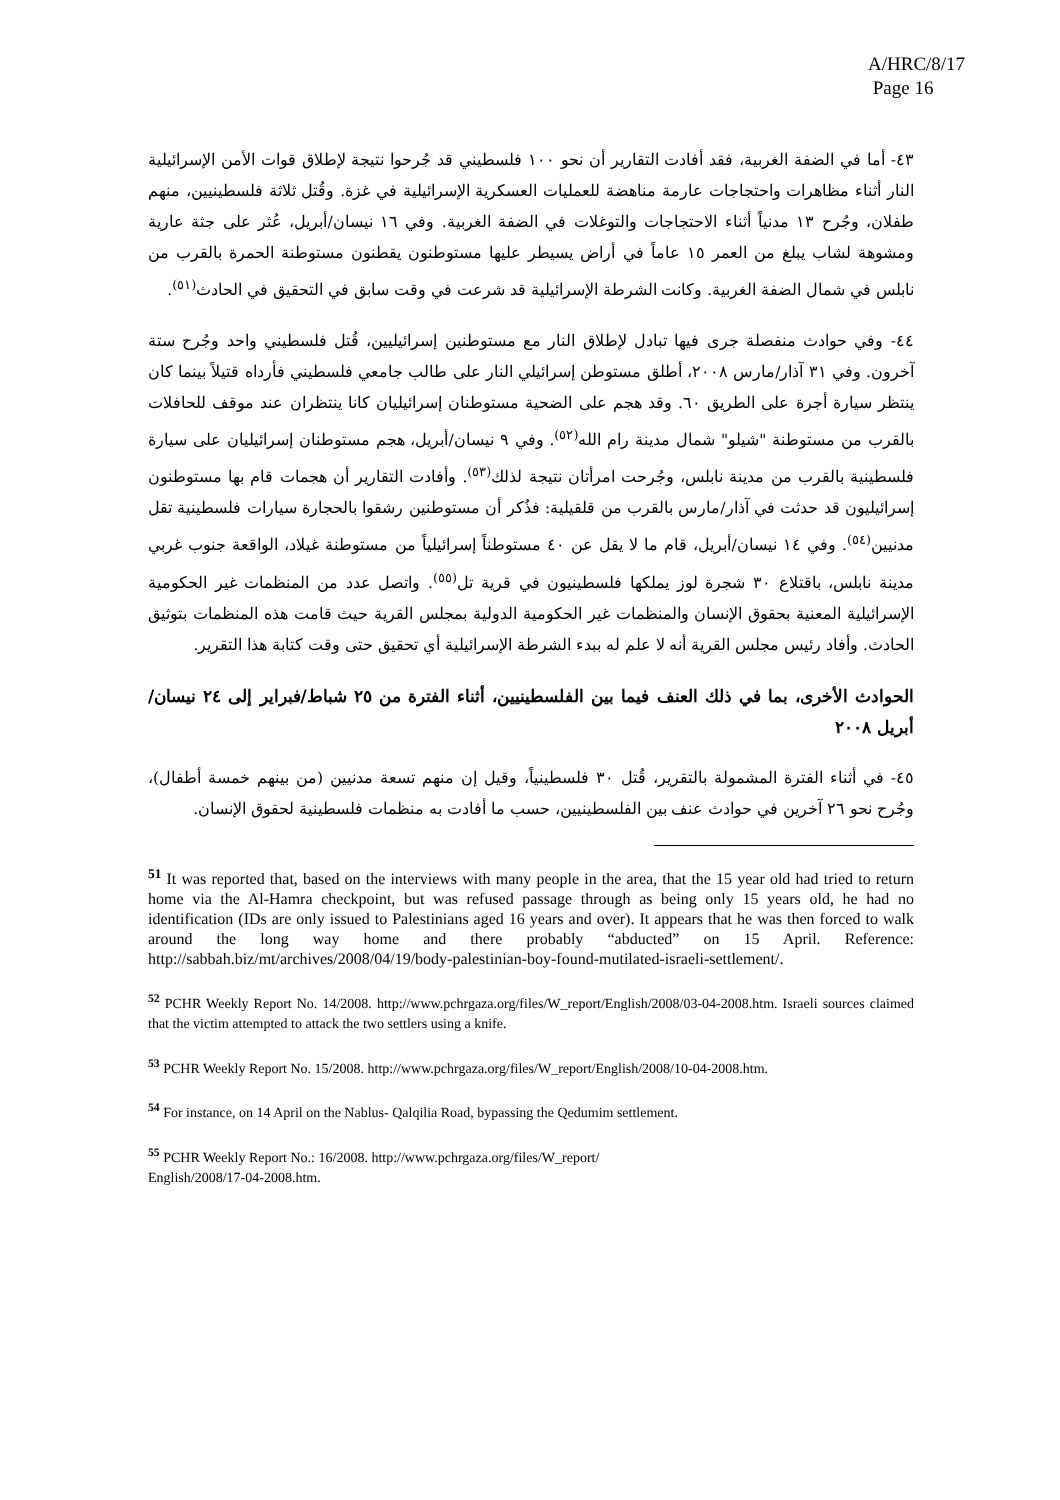A/HRC/8/17
Page 16
٤٣- أما في الضفة الغربية، فقد أفادت التقارير أن نحو ١٠٠ فلسطيني قد جُرحوا نتيجة لإطلاق قوات الأمن الإسرائيلية النار أثناء مظاهرات واحتجاجات عارمة مناهضة للعمليات العسكرية الإسرائيلية في غزة. وقُتل ثلاثة فلسطينيين، منهم طفلان، وجُرح ١٣ مدنياً أثناء الاحتجاجات والتوغلات في الضفة الغربية. وفي ١٦ نيسان/أبريل، عُثر على جثة عارية ومشوهة لشاب يبلغ من العمر ١٥ عاماً في أراض يسيطر عليها مستوطنون يقطنون مستوطنة الحمرة بالقرب من نابلس في شمال الضفة الغربية. وكانت الشرطة الإسرائيلية قد شرعت في وقت سابق في التحقيق في الحادث<sup>(٥١)</sup>.
٤٤- وفي حوادث منفصلة جرى فيها تبادل لإطلاق النار مع مستوطنين إسرائيليين، قُتل فلسطيني واحد وجُرح ستة آخرون. وفي ٣١ آذار/مارس ٢٠٠٨، أطلق مستوطن إسرائيلي النار على طالب جامعي فلسطيني فأرداه قتيلاً بينما كان ينتظر سيارة أجرة على الطريق ٦٠. وقد هجم على الضحية مستوطنان إسرائيليان كانا ينتظران عند موقف للحافلات بالقرب من مستوطنة "شيلو" شمال مدينة رام الله<sup>(٥٢)</sup>. وفي ٩ نيسان/أبريل، هجم مستوطنان إسرائيليان على سيارة فلسطينية بالقرب من مدينة نابلس، وجُرحت امرأتان نتيجة لذلك<sup>(٥٣)</sup>. وأفادت التقارير أن هجمات قام بها مستوطنون إسرائيليون قد حدثت في آذار/مارس بالقرب من قلقيلية: فذُكر أن مستوطنين رشقوا بالحجارة سيارات فلسطينية تقل مدنيين<sup>(٥٤)</sup>. وفي ١٤ نيسان/أبريل، قام ما لا يقل عن ٤٠ مستوطناً إسرائيلياً من مستوطنة غيلاد، الواقعة جنوب غربي مدينة نابلس، باقتلاع ٣٠ شجرة لوز يملكها فلسطينيون في قرية تل<sup>(٥٥)</sup>. واتصل عدد من المنظمات غير الحكومية الإسرائيلية المعنية بحقوق الإنسان والمنظمات غير الحكومية الدولية بمجلس القرية حيث قامت هذه المنظمات بتوثيق الحادث. وأفاد رئيس مجلس القرية أنه لا علم له ببدء الشرطة الإسرائيلية أي تحقيق حتى وقت كتابة هذا التقرير.
الحوادث الأخرى، بما في ذلك العنف فيما بين الفلسطينيين، أثناء الفترة من ٢٥ شباط/فبراير إلى ٢٤ نيسان/أبريل ٢٠٠٨
٤٥- في أثناء الفترة المشمولة بالتقرير، قُتل ٣٠ فلسطينياً، وقيل إن منهم تسعة مدنيين (من بينهم خمسة أطفال)، وجُرح نحو ٢٦ آخرين في حوادث عنف بين الفلسطينيين، حسب ما أفادت به منظمات فلسطينية لحقوق الإنسان.
<sup>51</sup> It was reported that, based on the interviews with many people in the area, that the 15 year old had tried to return home via the Al-Hamra checkpoint, but was refused passage through as being only 15 years old, he had no identification (IDs are only issued to Palestinians aged 16 years and over). It appears that he was then forced to walk around the long way home and there probably “abducted” on 15 April. Reference: http://sabbah.biz/mt/archives/2008/04/19/body-palestinian-boy-found-mutilated-israeli-settlement/.
<sup>52</sup> PCHR Weekly Report No. 14/2008. http://www.pchrgaza.org/files/W_report/English/2008/03-04-2008.htm. Israeli sources claimed that the victim attempted to attack the two settlers using a knife.
<sup>53</sup> PCHR Weekly Report No. 15/2008. http://www.pchrgaza.org/files/W_report/English/2008/10-04-2008.htm.
<sup>54</sup> For instance, on 14 April on the Nablus- Qalqilia Road, bypassing the Qedumim settlement.
<sup>55</sup> PCHR Weekly Report No.: 16/2008. http://www.pchrgaza.org/files/W_report/
English/2008/17-04-2008.htm.